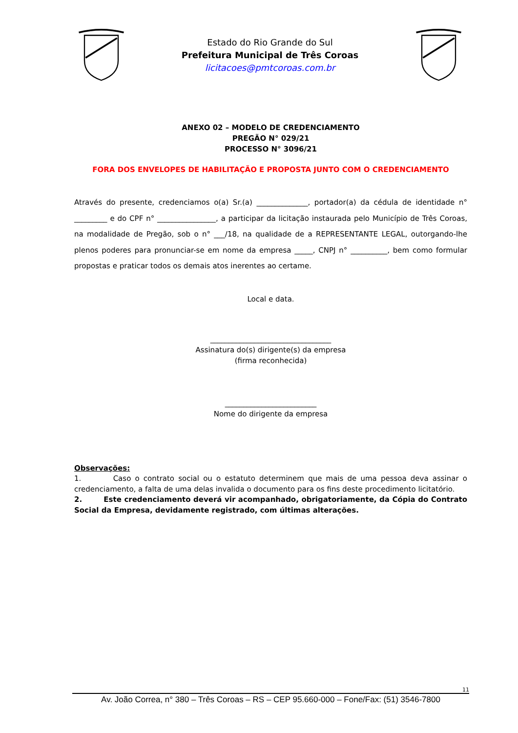Estado do Rio Grande do Sul
Prefeitura Municipal de Três Coroas
licitacoes@pmtcoroas.com.br
ANEXO 02 – MODELO DE CREDENCIAMENTO
PREGÃO N° 029/21
PROCESSO N° 3096/21
FORA DOS ENVELOPES DE HABILITAÇÃO E PROPOSTA JUNTO COM O CREDENCIAMENTO
Através do presente, credenciamos o(a) Sr.(a) ______________, portador(a) da cédula de identidade n° _________ e do CPF n° ________________, a participar da licitação instaurada pelo Município de Três Coroas, na modalidade de Pregão, sob o n° ___/18, na qualidade de a REPRESENTANTE LEGAL, outorgando-lhe plenos poderes para pronunciar-se em nome da empresa _____, CNPJ n° __________, bem como formular propostas e praticar todos os demais atos inerentes ao certame.
Local e data.
_________________________________
Assinatura do(s) dirigente(s) da empresa
(firma reconhecida)
_________________________
Nome do dirigente da empresa
Observações:
1. Caso o contrato social ou o estatuto determinem que mais de uma pessoa deva assinar o credenciamento, a falta de uma delas invalida o documento para os fins deste procedimento licitatório.
2. Este credenciamento deverá vir acompanhado, obrigatoriamente, da Cópia do Contrato Social da Empresa, devidamente registrado, com últimas alterações.
11
Av. João Correa, n° 380 – Três Coroas – RS – CEP 95.660-000 – Fone/Fax: (51) 3546-7800